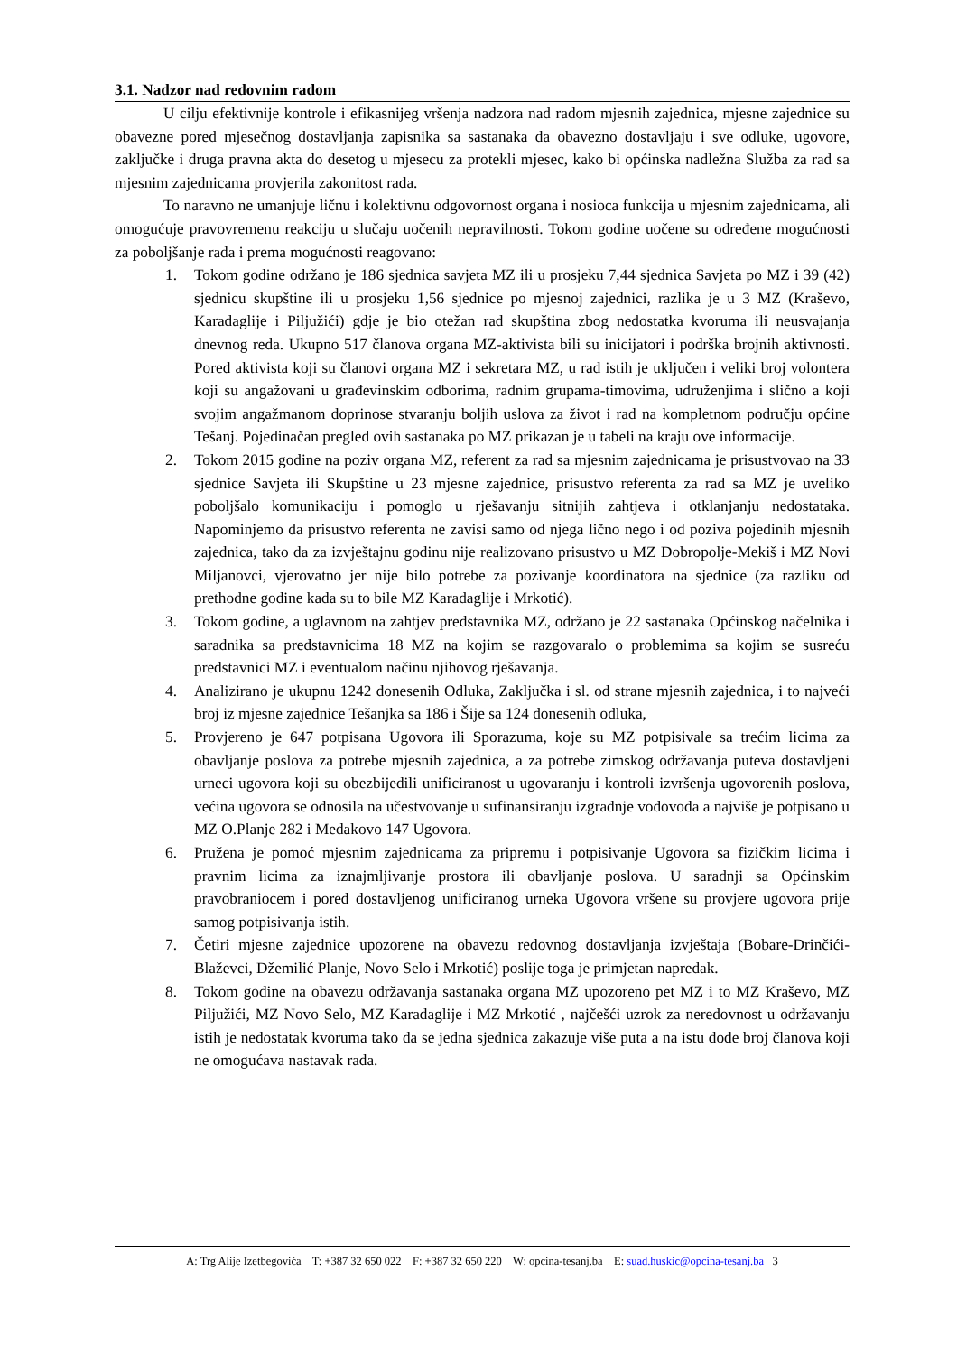3.1. Nadzor nad redovnim radom
U cilju efektivnije kontrole i efikasnijeg vršenja nadzora nad radom mjesnih zajednica, mjesne zajednice su obavezne pored mjesečnog dostavljanja zapisnika sa sastanaka da obavezno dostavljaju i sve odluke, ugovore, zaključke i druga pravna akta do desetog u mjesecu za protekli mjesec, kako bi općinska nadležna Služba za rad sa mjesnim zajednicama provjerila zakonitost rada.
To naravno ne umanjuje ličnu i kolektivnu odgovornost organa i nosioca funkcija u mjesnim zajednicama, ali omogućuje pravovremenu reakciju u slučaju uočenih nepravilnosti. Tokom godine uočene su određene mogućnosti za poboljšanje rada i prema mogućnosti reagovano:
1. Tokom godine održano je 186 sjednica savjeta MZ ili u prosjeku 7,44 sjednica Savjeta po MZ i 39 (42) sjednicu skupštine ili u prosjeku 1,56 sjednice po mjesnoj zajednici, razlika je u 3 MZ (Kraševo, Karadaglije i Piljužići) gdje je bio otežan rad skupština zbog nedostatka kvoruma ili neusvajanja dnevnog reda. Ukupno 517 članova organa MZ-aktivista bili su inicijatori i podrška brojnih aktivnosti. Pored aktivista koji su članovi organa MZ i sekretara MZ, u rad istih je uključen i veliki broj volontera koji su angažovani u građevinskim odborima, radnim grupama-timovima, udruženjima i slično a koji svojim angažmanom doprinose stvaranju boljih uslova za život i rad na kompletnom području općine Tešanj. Pojedinačan pregled ovih sastanaka po MZ prikazan je u tabeli na kraju ove informacije.
2. Tokom 2015 godine na poziv organa MZ, referent za rad sa mjesnim zajednicama je prisustvovao na 33 sjednice Savjeta ili Skupštine u 23 mjesne zajednice, prisustvo referenta za rad sa MZ je uveliko poboljšalo komunikaciju i pomoglo u rješavanju sitnijih zahtjeva i otklanjanju nedostataka. Napominjemo da prisustvo referenta ne zavisi samo od njega lično nego i od poziva pojedinih mjesnih zajednica, tako da za izvještajnu godinu nije realizovano prisustvo u MZ Dobropolje-Mekiš i MZ Novi Miljanovci, vjerovatno jer nije bilo potrebe za pozivanje koordinatora na sjednice (za razliku od prethodne godine kada su to bile MZ Karadaglije i Mrkotić).
3. Tokom godine, a uglavnom na zahtjev predstavnika MZ, održano je 22 sastanaka Općinskog načelnika i saradnika sa predstavnicima 18 MZ na kojim se razgovaralo o problemima sa kojim se susreću predstavnici MZ i eventualom načinu njihovog rješavanja.
4. Analizirano je ukupnu 1242 donesenih Odluka, Zaključka i sl. od strane mjesnih zajednica, i to najveći broj iz mjesne zajednice Tešanjka sa 186 i Šije sa 124 donesenih odluka,
5. Provjereno je 647 potpisana Ugovora ili Sporazuma, koje su MZ potpisivale sa trećim licima za obavljanje poslova za potrebe mjesnih zajednica, a za potrebe zimskog održavanja puteva dostavljeni urneci ugovora koji su obezbijedili unificiranost u ugovaranju i kontroli izvršenja ugovorenih poslova, većina ugovora se odnosila na učestvovanje u sufinansiranju izgradnje vodovoda a najviše je potpisano u MZ O.Planje 282 i Medakovo 147 Ugovora.
6. Pružena je pomoć mjesnim zajednicama za pripremu i potpisivanje Ugovora sa fizičkim licima i pravnim licima za iznajmljivanje prostora ili obavljanje poslova. U saradnji sa Općinskim pravobraniocem i pored dostavljenog unificiranog urneka Ugovora vršene su provjere ugovora prije samog potpisivanja istih.
7. Četiri mjesne zajednice upozorene na obavezu redovnog dostavljanja izvještaja (Bobare-Drinčići-Blaževci, Džemilić Planje, Novo Selo i Mrkotić) poslije toga je primjetan napredak.
8. Tokom godine na obavezu održavanja sastanaka organa MZ upozoreno pet MZ i to MZ Kraševo, MZ Piljužići, MZ Novo Selo, MZ Karadaglije i MZ Mrkotić , najčešći uzrok za neredovnost u održavanju istih je nedostatak kvoruma tako da se jedna sjednica zakazuje više puta a na istu dođe broj članova koji ne omogućava nastavak rada.
A: Trg Alije Izetbegovića T: +387 32 650 022 F: +387 32 650 220 W: opcina-tesanj.ba E: suad.huskic@opcina-tesanj.ba 3